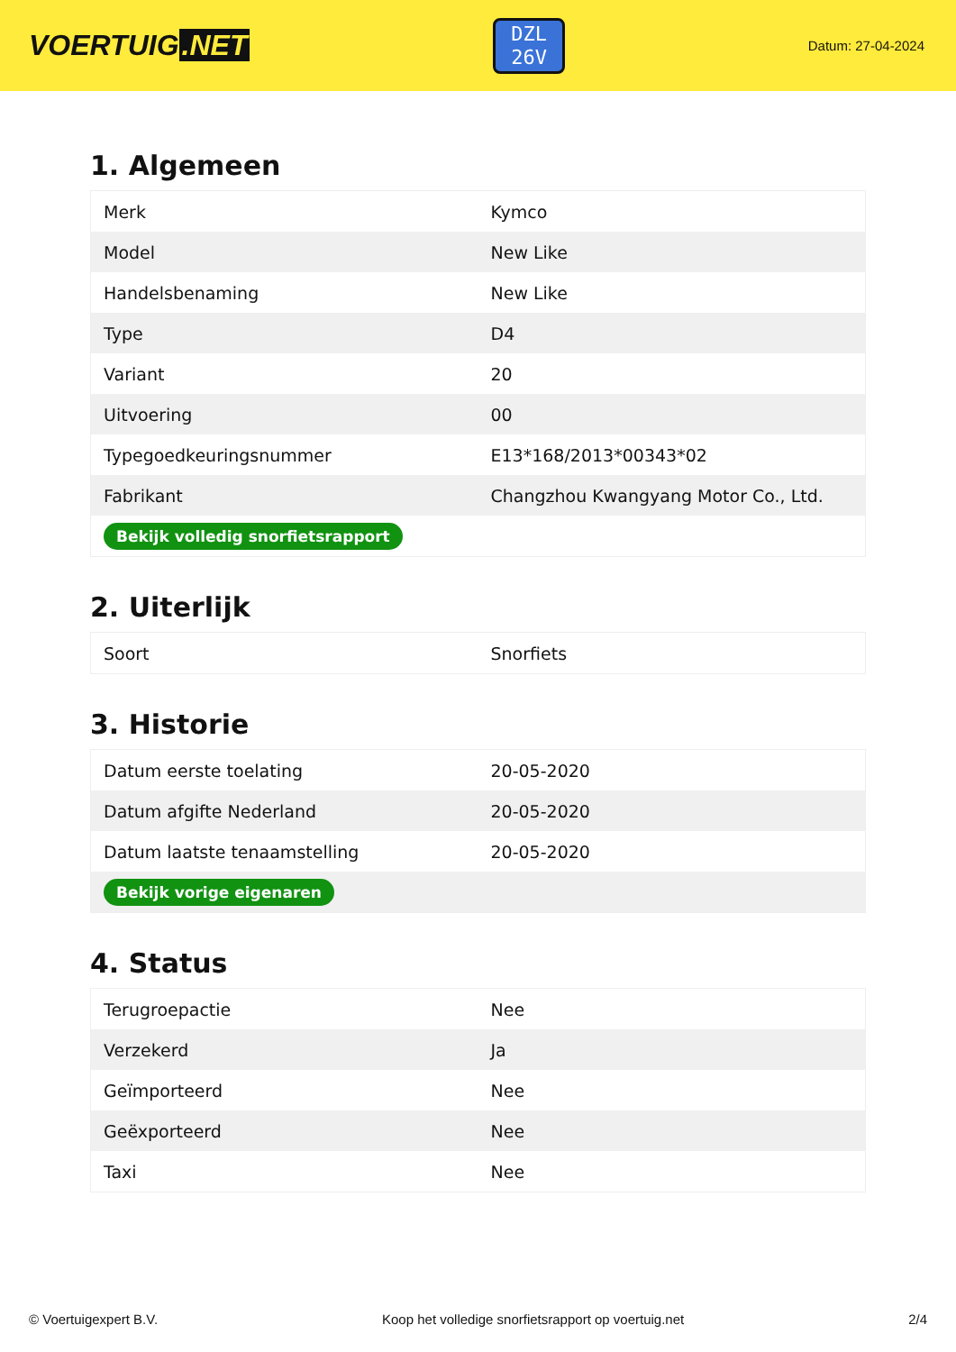VOERTUIG.NET
DZL
26V
Datum: 27-04-2024
1. Algemeen
| Merk | Kymco |
| Model | New Like |
| Handelsbenaming | New Like |
| Type | D4 |
| Variant | 20 |
| Uitvoering | 00 |
| Typegoedkeuringsnummer | E13*168/2013*00343*02 |
| Fabrikant | Changzhou Kwangyang Motor Co., Ltd. |
| Bekijk volledig snorfietsrapport | |
2. Uiterlijk
| Soort | Snorfiets |
3. Historie
| Datum eerste toelating | 20-05-2020 |
| Datum afgifte Nederland | 20-05-2020 |
| Datum laatste tenaamstelling | 20-05-2020 |
| Bekijk vorige eigenaren | |
4. Status
| Terugroepactie | Nee |
| Verzekerd | Ja |
| Geïmporteerd | Nee |
| Geëxporteerd | Nee |
| Taxi | Nee |
© Voertuigexpert B.V. Koop het volledige snorfietsrapport op voertuig.net 2/4